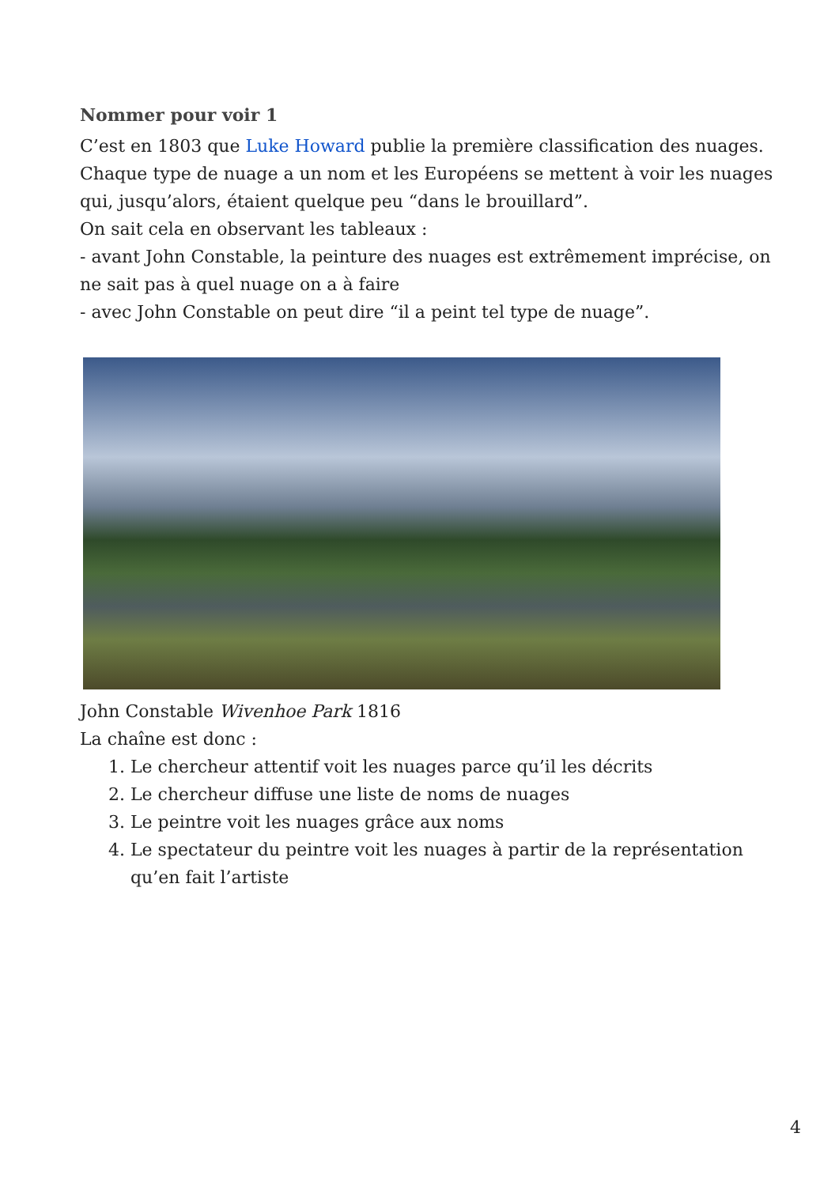Nommer pour voir 1
C’est en 1803 que Luke Howard publie la première classification des nuages.
Chaque type de nuage a un nom et les Européens se mettent à voir les nuages qui, jusqu’alors, étaient quelque peu “dans le brouillard”.
On sait cela en observant les tableaux :
- avant John Constable, la peinture des nuages est extrêmement imprécise, on ne sait pas à quel nuage on a à faire
- avec John Constable on peut dire “il a peint tel type de nuage”.
John Constable Wivenhoe Park 1816
La chaîne est donc :
1. Le chercheur attentif voit les nuages parce qu’il les décrits
2. Le chercheur diffuse une liste de noms de nuages
3. Le peintre voit les nuages grâce aux noms
4. Le spectateur du peintre voit les nuages à partir de la représentation qu’en fait l’artiste
4